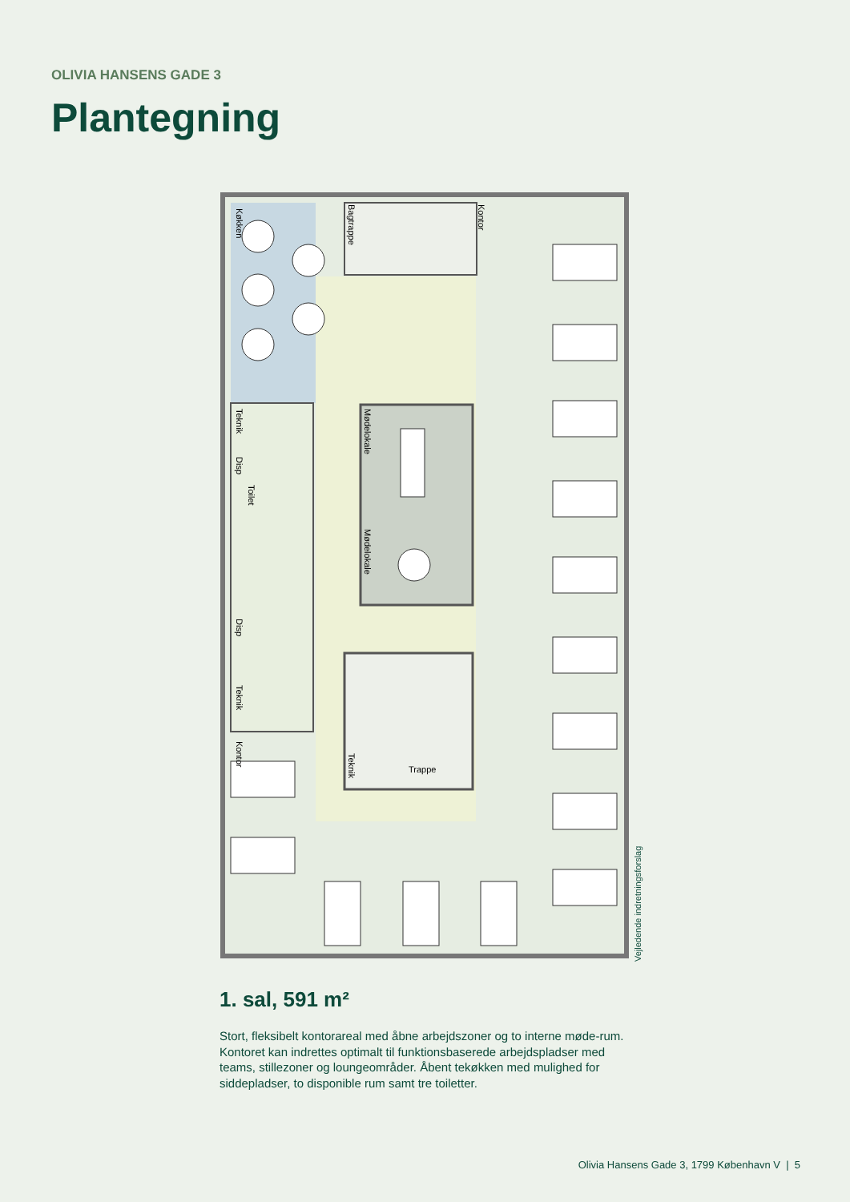OLIVIA HANSENS GADE 3
Plantegning
Køkken
Bagtrappe
Kontor
Mødelokale
Mødelokale
Teknik
Disp
Toilet
Disp
Teknik
Kontor
Teknik
Trappe
Vejledende indretningsforslag
1. sal, 591 m²
Stort, fleksibelt kontorareal med åbne arbejdszoner og to interne møde-rum. Kontoret kan indrettes optimalt til funktionsbaserede arbejdspladser med teams, stillezoner og loungeområder. Åbent tekøkken med mulighed for siddepladser, to disponible rum samt tre toiletter.
Olivia Hansens Gade 3, 1799 København V | 5